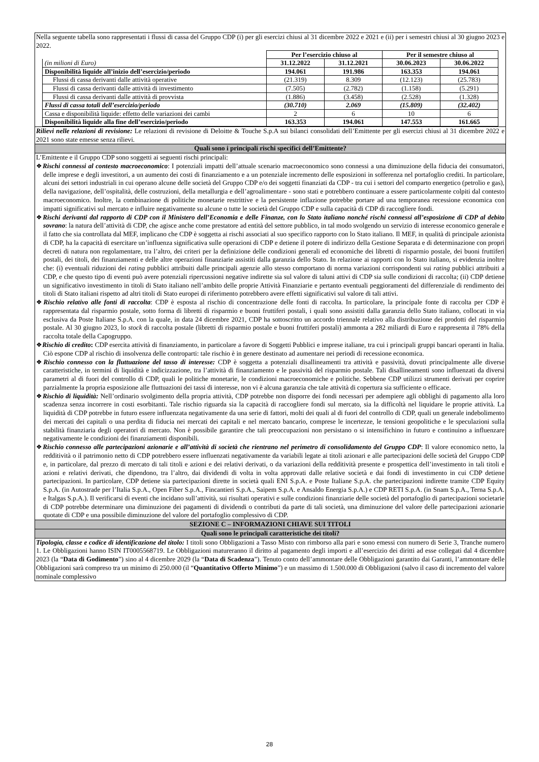Nella seguente tabella sono rappresentati i flussi di cassa del Gruppo CDP (i) per gli esercizi chiusi al 31 dicembre 2022 e 2021 e (ii) per i semestri chiusi al 30 giugno 2023 e 2022.
| | Per l’esercizio chiuso al | | Per il semestre chiuso al | |
| --- | --- | --- | --- | --- |
| (in milioni di Euro) | 31.12.2022 | 31.12.2021 | 30.06.2023 | 30.06.2022 |
| Disponibilità liquide all’inizio dell’esercizio/periodo | 194.061 | 191.986 | 163.353 | 194.061 |
| Flussi di cassa derivanti dalle attività operative | (21.319) | 8.309 | (12.123) | (25.783) |
| Flussi di cassa derivanti dalle attività di investimento | (7.505) | (2.782) | (1.158) | (5.291) |
| Flussi di cassa derivanti dalle attività di provvista | (1.886) | (3.458) | (2.528) | (1.328) |
| Flussi di cassa totali dell’esercizio/periodo | (30.710) | 2.069 | (15.809) | (32.402) |
| Cassa e disponibilità liquide: effetto delle variazioni dei cambi | 2 | 6 | 10 | 6 |
| Disponibilità liquide alla fine dell’esercizio/periodo | 163.353 | 194.061 | 147.553 | 161.665 |
Rilievi nelle relazioni di revisione: Le relazioni di revisione di Deloitte & Touche S.p.A sui bilanci consolidati dell’Emittente per gli esercizi chiusi al 31 dicembre 2022 e 2021 sono state emesse senza rilievi.
Quali sono i principali rischi specifici dell’Emittente?
L’Emittente e il Gruppo CDP sono soggetti ai seguenti rischi principali:
❖Rischi connessi al contesto macroeconomico: I potenziali impatti dell’attuale scenario macroeconomico sono connessi a una diminuzione della fiducia dei consumatori, delle imprese e degli investitori, a un aumento dei costi di finanziamento e a un potenziale incremento delle esposizioni in sofferenza nel portafoglio crediti. In particolare, alcuni dei settori industriali in cui operano alcune delle società del Gruppo CDP e/o dei soggetti finanziati da CDP - tra cui i settori del comparto energetico (petrolio e gas), della navigazione, dell’ospitalità, delle costruzioni, della metallurgia e dell’agroalimentare - sono stati e potrebbero continuare a essere particolarmente colpiti dal contesto macroeconomico. Inoltre, la combinazione di politiche monetarie restrittive e la persistente inflazione potrebbe portare ad una temporanea recessione economica con impatti significativi sul mercato e influire negativamente su alcune o tutte le società del Gruppo CDP e sulla capacità di CDP di raccogliere fondi.
❖Rischi derivanti dal rapporto di CDP con il Ministero dell’Economia e delle Finanze, con lo Stato italiano nonché rischi connessi all’esposizione di CDP al debito sovrano: la natura dell’attività di CDP, che agisce anche come prestatore ad entità del settore pubblico, in tal modo svolgendo un servizio di interesse economico generale e il fatto che sia controllata dal MEF, implicano che CDP è soggetta ai rischi associati al suo specifico rapporto con lo Stato italiano. Il MEF, in qualità di principale azionista di CDP, ha la capacità di esercitare un’influenza significativa sulle operazioni di CDP e detiene il potere di indirizzo della Gestione Separata e di determinazione con propri decreti di natura non regolamentare, tra l’altro, dei criteri per la definizione delle condizioni generali ed economiche dei libretti di risparmio postale, dei buoni fruttiferi postali, dei titoli, dei finanziamenti e delle altre operazioni finanziarie assistiti dalla garanzia dello Stato. In relazione ai rapporti con lo Stato italiano, si evidenzia inoltre che: (i) eventuali riduzioni dei rating pubblici attribuiti dalle principali agenzie allo stesso comportano di norma variazioni corrispondenti sui rating pubblici attribuiti a CDP, e che questo tipo di eventi può avere potenziali ripercussioni negative indirette sia sul valore di taluni attivi di CDP sia sulle condizioni di raccolta; (ii) CDP detiene un significativo investimento in titoli di Stato italiano nell’ambito delle proprie Attività Finanziarie e pertanto eventuali peggioramenti del differenziale di rendimento dei titoli di Stato italiani rispetto ad altri titoli di Stato europei di riferimento potrebbero avere effetti significativi sul valore di tali attivi.
❖Rischio relativo alle fonti di raccolta: CDP è esposta al rischio di concentrazione delle fonti di raccolta. In particolare, la principale fonte di raccolta per CDP è rappresentata dal risparmio postale, sotto forma di libretti di risparmio e buoni fruttiferi postali, i quali sono assistiti dalla garanzia dello Stato italiano, collocati in via esclusiva da Poste Italiane S.p.A. con la quale, in data 24 dicembre 2021, CDP ha sottoscritto un accordo triennale relativo alla distribuzione dei prodotti del risparmio postale. Al 30 giugno 2023, lo stock di raccolta postale (libretti di risparmio postale e buoni fruttiferi postali) ammonta a 282 miliardi di Euro e rappresenta il 78% della raccolta totale della Capogruppo.
❖Rischio di credito: CDP esercita attività di finanziamento, in particolare a favore di Soggetti Pubblici e imprese italiane, tra cui i principali gruppi bancari operanti in Italia. Ciò espone CDP al rischio di insolvenza delle controparti: tale rischio è in genere destinato ad aumentare nei periodi di recessione economica.
❖Rischio connesso con la fluttuazione del tasso di interesse: CDP è soggetta a potenziali disallineamenti tra attività e passività, dovuti principalmente alle diverse caratteristiche, in termini di liquidità e indicizzazione, tra l’attività di finanziamento e le passività del risparmio postale. Tali disallineamenti sono influenzati da diversi parametri al di fuori del controllo di CDP, quali le politiche monetarie, le condizioni macroeconomiche e politiche. Sebbene CDP utilizzi strumenti derivati per coprire parzialmente la propria esposizione alle fluttuazioni dei tassi di interesse, non vi è alcuna garanzia che tale attività di copertura sia sufficiente o efficace.
❖Rischio di liquidità: Nell’ordinario svolgimento della propria attività, CDP potrebbe non disporre dei fondi necessari per adempiere agli obblighi di pagamento alla loro scadenza senza incorrere in costi esorbitanti. Tale rischio riguarda sia la capacità di raccogliere fondi sul mercato, sia la difficoltà nel liquidare le proprie attività. La liquidità di CDP potrebbe in futuro essere influenzata negativamente da una serie di fattori, molti dei quali al di fuori del controllo di CDP, quali un generale indebolimento dei mercati dei capitali o una perdita di fiducia nei mercati dei capitali e nel mercato bancario, comprese le incertezze, le tensioni geopolitiche e le speculazioni sulla stabilità finanziaria degli operatori di mercato. Non è possibile garantire che tali preoccupazioni non persistano o si intensifichino in futuro e continuino a influenzare negativamente le condizioni dei finanziamenti disponibili.
❖Rischio connesso alle partecipazioni azionarie e all’attività di società che rientrano nel perimetro di consolidamento del Gruppo CDP: Il valore economico netto, la redditività o il patrimonio netto di CDP potrebbero essere influenzati negativamente da variabili legate ai titoli azionari e alle partecipazioni delle società del Gruppo CDP e, in particolare, dal prezzo di mercato di tali titoli e azioni e dei relativi derivati, o da variazioni della redditività presente e prospettica dell’investimento in tali titoli e azioni e relativi derivati, che dipendono, tra l’altro, dai dividendi di volta in volta approvati dalle relative società e dai fondi di investimento in cui CDP detiene partecipazioni. In particolare, CDP detiene sia partecipazioni dirette in società quali ENI S.p.A. e Poste Italiane S.p.A. che partecipazioni indirette tramite CDP Equity S.p.A. (in Autostrade per l’Italia S.p.A., Open Fiber S.p.A., Fincantieri S.p.A., Saipem S.p.A. e Ansaldo Energia S.p.A.) e CDP RETI S.p.A. (in Snam S.p.A., Terna S.p.A. e Italgas S.p.A.). Il verificarsi di eventi che incidano sull’attività, sui risultati operativi e sulle condizioni finanziarie delle società del portafoglio di partecipazioni societarie di CDP potrebbe determinare una diminuzione dei pagamenti di dividendi o contributi da parte di tali società, una diminuzione del valore delle partecipazioni azionarie quotate di CDP e una possibile diminuzione del valore del portafoglio complessivo di CDP.
SEZIONE C – INFORMAZIONI CHIAVE SUI TITOLI
Quali sono le principali caratteristiche dei titoli?
Tipologia, classe e codice di identificazione del titolo: I titoli sono Obbligazioni a Tasso Misto con rimborso alla pari e sono emessi con numero di Serie 3, Tranche numero 1. Le Obbligazioni hanno ISIN IT0005568719. Le Obbligazioni matureranno il diritto al pagamento degli importi e all’esercizio dei diritti ad esse collegati dal 4 dicembre 2023 (la “Data di Godimento”) sino al 4 dicembre 2029 (la “Data di Scadenza”). Tenuto conto dell’ammontare delle Obbligazioni garantito dai Garanti, l’ammontare delle Obbligazioni sarà compreso tra un minimo di 250.000 (il “Quantitativo Offerto Minimo”) e un massimo di 1.500.000 di Obbligazioni (salvo il caso di incremento del valore nominale complessivo
28